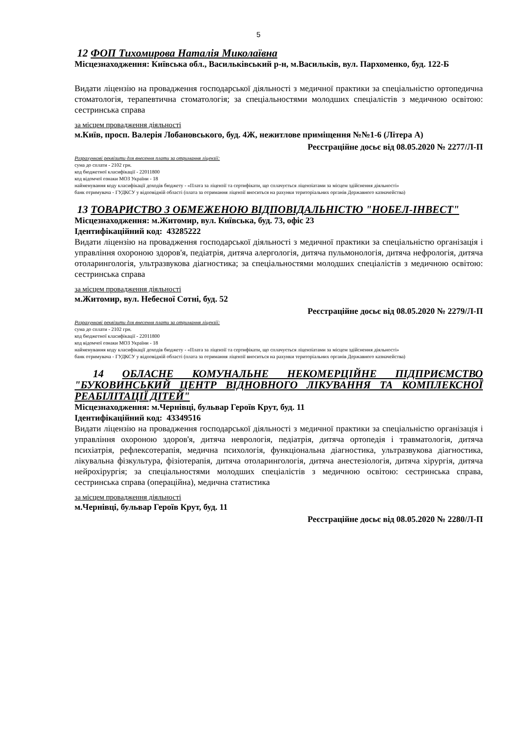5
12 ФОП Тихомирова Наталія Миколаївна
Місцезнаходження: Київська обл., Васильківський р-н, м.Васильків, вул. Пархоменко, буд. 122-Б
Видати ліцензію на провадження господарської діяльності з медичної практики за спеціальністю ортопедична стоматологія, терапевтична стоматологія; за спеціальностями молодших спеціалістів з медичною освітою: сестринська справа
за місцем провадження діяльності
м.Київ, просп. Валерія Лобановського, буд. 4Ж, нежитлове приміщення №№1-6 (Літера А)
Реєстраційне досьє від 08.05.2020 № 2277/Л-П
Розрахункові реквізити для внесення плати за отримання ліцензії:
сума до сплати - 2102 грн.
код бюджетної класифікації - 22011800
код відомчої ознаки МОЗ України - 18
найменування коду класифікації доходів бюджету - «Плата за ліцензії та сертифікати, що сплачується ліцензіатами за місцем здійснення діяльності»
банк отримувача - ГУДКСУ у відповідній області (плата за отримання ліцензії вноситься на рахунки територіальних органів Державного казначейства)
13 ТОВАРИСТВО З ОБМЕЖЕНОЮ ВІДПОВІДАЛЬНІСТЮ "НОБЕЛ-ІНВЕСТ"
Місцезнаходження: м.Житомир, вул. Київська, буд. 73, офіс 23
Ідентифікаційний код: 43285222
Видати ліцензію на провадження господарської діяльності з медичної практики за спеціальністю організація і управління охороною здоров'я, педіатрія, дитяча алергологія, дитяча пульмонологія, дитяча нефрологія, дитяча отоларингологія, ультразвукова діагностика; за спеціальностями молодших спеціалістів з медичною освітою: сестринська справа
за місцем провадження діяльності
м.Житомир, вул. Небесної Сотні, буд. 52
Реєстраційне досьє від 08.05.2020 № 2279/Л-П
Розрахункові реквізити для внесення плати за отримання ліцензії:
сума до сплати - 2102 грн.
код бюджетної класифікації - 22011800
код відомчої ознаки МОЗ України - 18
найменування коду класифікації доходів бюджету - «Плата за ліцензії та сертифікати, що сплачується ліцензіатами за місцем здійснення діяльності»
банк отримувача - ГУДКСУ у відповідній області (плата за отримання ліцензії вноситься на рахунки територіальних органів Державного казначейства)
14 ОБЛАСНЕ КОМУНАЛЬНЕ НЕКОМЕРЦІЙНЕ ПІДПРИЄМСТВО "БУКОВИНСЬКИЙ ЦЕНТР ВІДНОВНОГО ЛІКУВАННЯ ТА КОМПЛЕКСНОЇ РЕАБІЛІТАЦІЇ ДІТЕЙ"
Місцезнаходження: м.Чернівці, бульвар Героїв Крут, буд. 11
Ідентифікаційний код: 43349516
Видати ліцензію на провадження господарської діяльності з медичної практики за спеціальністю організація і управління охороною здоров'я, дитяча неврологія, педіатрія, дитяча ортопедія і травматологія, дитяча психіатрія, рефлексотерапія, медична психологія, функціональна діагностика, ультразвукова діагностика, лікувальна фізкультура, фізіотерапія, дитяча отоларингологія, дитяча анестезіологія, дитяча хірургія, дитяча нейрохірургія; за спеціальностями молодших спеціалістів з медичною освітою: сестринська справа, сестринська справа (операційна), медична статистика
за місцем провадження діяльності
м.Чернівці, бульвар Героїв Крут, буд. 11
Реєстраційне досьє від 08.05.2020 № 2280/Л-П